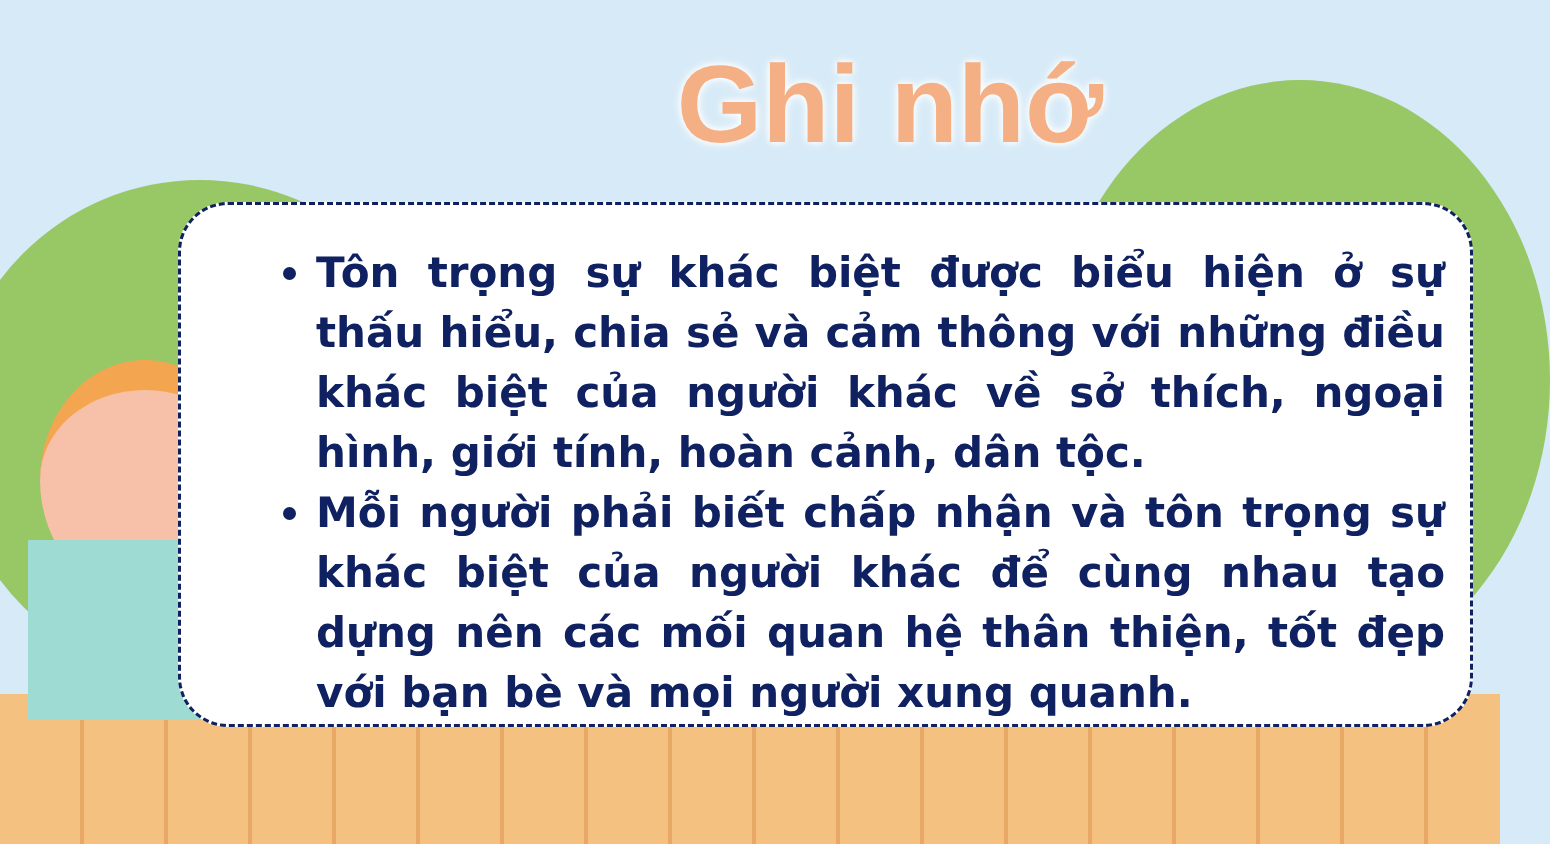Ghi nhớ
Tôn trọng sự khác biệt được biểu hiện ở sự thấu hiểu, chia sẻ và cảm thông với những điều khác biệt của người khác về sở thích, ngoại hình, giới tính, hoàn cảnh, dân tộc.
Mỗi người phải biết chấp nhận và tôn trọng sự khác biệt của người khác để cùng nhau tạo dựng nên các mối quan hệ thân thiện, tốt đẹp với bạn bè và mọi người xung quanh.